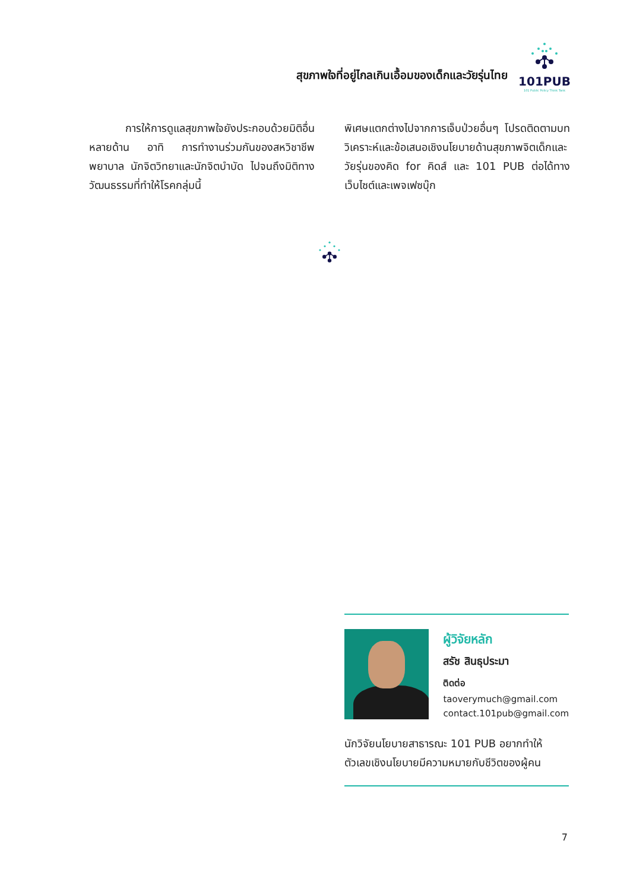สุขภาพใจที่อยู่ไกลเกินเอื้อมของเด็กและวัยรุ่นไทย
101PUB
101 Public Policy Think Tank
การให้การดูแลสุขภาพใจยังประกอบด้วยมิติอื่นหลายด้าน อาทิ การทำงานร่วมกันของสหวิชาชีพ พยาบาล นักจิตวิทยาและนักจิตบำบัด ไปจนถึงมิติทางวัฒนธรรมที่ทำให้โรคกลุ่มนี้
พิเศษแตกต่างไปจากการเจ็บป่วยอื่นๆ โปรดติดตามบทวิเคราะห์และข้อเสนอเชิงนโยบายด้านสุขภาพจิตเด็กและวัยรุ่นของคิด for คิดส์ และ 101 PUB ต่อได้ทางเว็บไซต์และเพจเฟซบุ๊ก
ผู้วิจัยหลัก
สรัช สินธุประมา
ติดต่อ
taoverymuch@gmail.com
contact.101pub@gmail.com
นักวิจัยนโยบายสาธารณะ 101 PUB อยากทำให้ตัวเลขเชิงนโยบายมีความหมายกับชีวิตของผู้คน
7